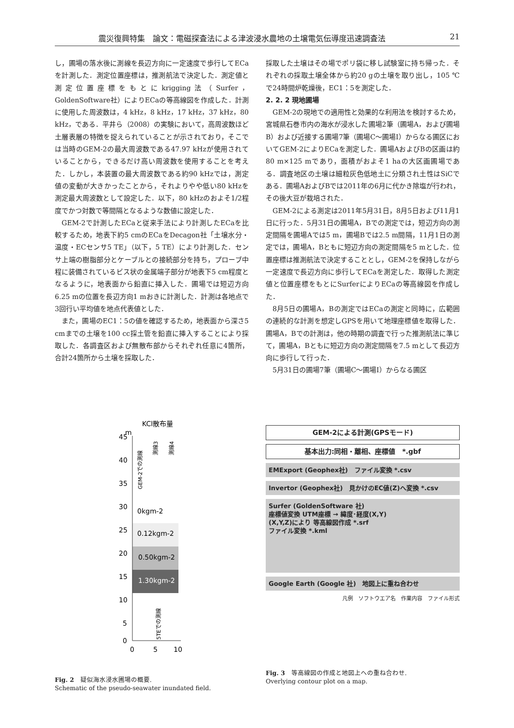震災復興特集　論文：電磁探査法による津波浸水農地の土壌電気伝導度迅速調査法 21
し，圃場の落水後に測線を長辺方向に一定速度で歩行してECaを計測した．測定位置座標は，推測航法で決定した．測定値と測定位置座標をもとにkrigging法（Surfer，GoldenSoftware社）によりECaの等高線図を作成した．計測に使用した周波数は，4 kHz，8 kHz，17 kHz，37 kHz，80 kHz，である．平井ら（2008）の実験において，高周波数ほど土層表層の特徴を捉えられていることが示されており，そこでは当時のGEM-2の最大周波数である47.97 kHzが使用されていることから，できるだけ高い周波数を使用することを考えた．しかし，本装置の最大周波数である約90 kHzでは，測定値の変動が大きかったことから，それよりやや低い80 kHzを測定最大周波数として設定した．以下，80 kHzのおよそ1/2程度でかつ対数で等間隔となるような数値に設定した．
GEM-2で計測したECaと従来手法により計測したECaを比較するため，地表下約5 cmのECaをDecagon社「土壌水分・温度・ECセンサ5 TE」（以下，5 TE）により計測した．センサ上端の樹脂部分とケーブルとの接続部分を持ち，プローブ中程に装備されているビス状の金属端子部分が地表下5 cm程度となるように，地表面から鉛直に挿入した．圃場では短辺方向6.25 mの位置を長辺方向1 mおきに計測した．計測は各地点で3回行い平均値を地点代表値とした．
また，圃場のEC1：5の値を確認するため，地表面から深さ5 cmまでの土壌を100 cc採土管を鉛直に挿入することにより採取した．各調査区および無散布部からそれぞれ任意に4箇所，合計24箇所から土壌を採取した．
採取した土壌はその場でポリ袋に移し試験室に持ち帰った．それぞれの採取土壌全体から約20 gの土壌を取り出し，105 ℃で24時間炉乾燥後，EC1：5を測定した．
2. 2. 2 現地圃場
GEM-2の現地での適用性と効果的な利用法を検討するため，宮城県石巻市内の海水が浸水した圃場2筆（圃場A，および圃場B）および近接する圃場7筆（圃場C～圃場I）からなる圃区においてGEM-2によりECaを測定した．圃場AおよびBの区画は約80 m×125 mであり，面積がおよそ1 haの大区画圃場である．調査地区の土壌は細粒灰色低地土に分類され土性はSiCである．圃場AおよびBでは2011年の6月に代かき除塩が行われ，その後大豆が栽培された．
GEM-2による測定は2011年5月31日，8月5日および11月1日に行った．5月31日の圃場A，Bでの測定では，短辺方向の測定間隔を圃場Aでは5 m，圃場Bでは2.5 m間隔，11月1日の測定では，圃場A，Bともに短辺方向の測定間隔を5 mとした．位置座標は推測航法で決定することとし，GEM-2を保持しながら一定速度で長辺方向に歩行してECaを測定した．取得した測定値と位置座標をもとにSurferによりECaの等高線図を作成した．
8月5日の圃場A，Bの測定ではECaの測定と同時に，広範囲の連続的な計測を想定しGPSを用いて地理座標値を取得した．圃場A，Bでの計測は，他の時期の調査で行った推測航法に準じて，圃場A，Bともに短辺方向の測定間隔を7.5 mとして長辺方向に歩行して行った．
5月31日の圃場7筆（圃場C～圃場I）からなる圃区
KCl散布量
m
45
40
35
30
25
20
15
10
5
0
0
5
10
0kgm-2
0.12kgm-2
0.50kgm-2
1.30kgm-2
GEM-2での測線
測線3
測線4
5TEでの測線
Fig. 2　疑似海水浸水圃場の概要.
Schematic of the pseudo-seawater inundated field.
GEM-2による計測(GPSモード)
基本出力:同相・離相、座標値　*.gbf
EMExport (Geophex社)　ファイル変換 *.csv
Invertor (Geophex社)　見かけのEC値(Z)へ変換 *.csv
Surfer (GoldenSoftware 社)
座標値変換 UTM座標 → 緯度･経度(X,Y)
(X,Y,Z)により 等高線図作成 *.srf
ファイル変換 *.kml
Google Earth (Google 社)　地図上に重ね合わせ
凡例　ソフトウエア名　作業内容　ファイル形式
Fig. 3　等高線図の作成と地図上への重ね合わせ.
Overlying contour plot on a map.